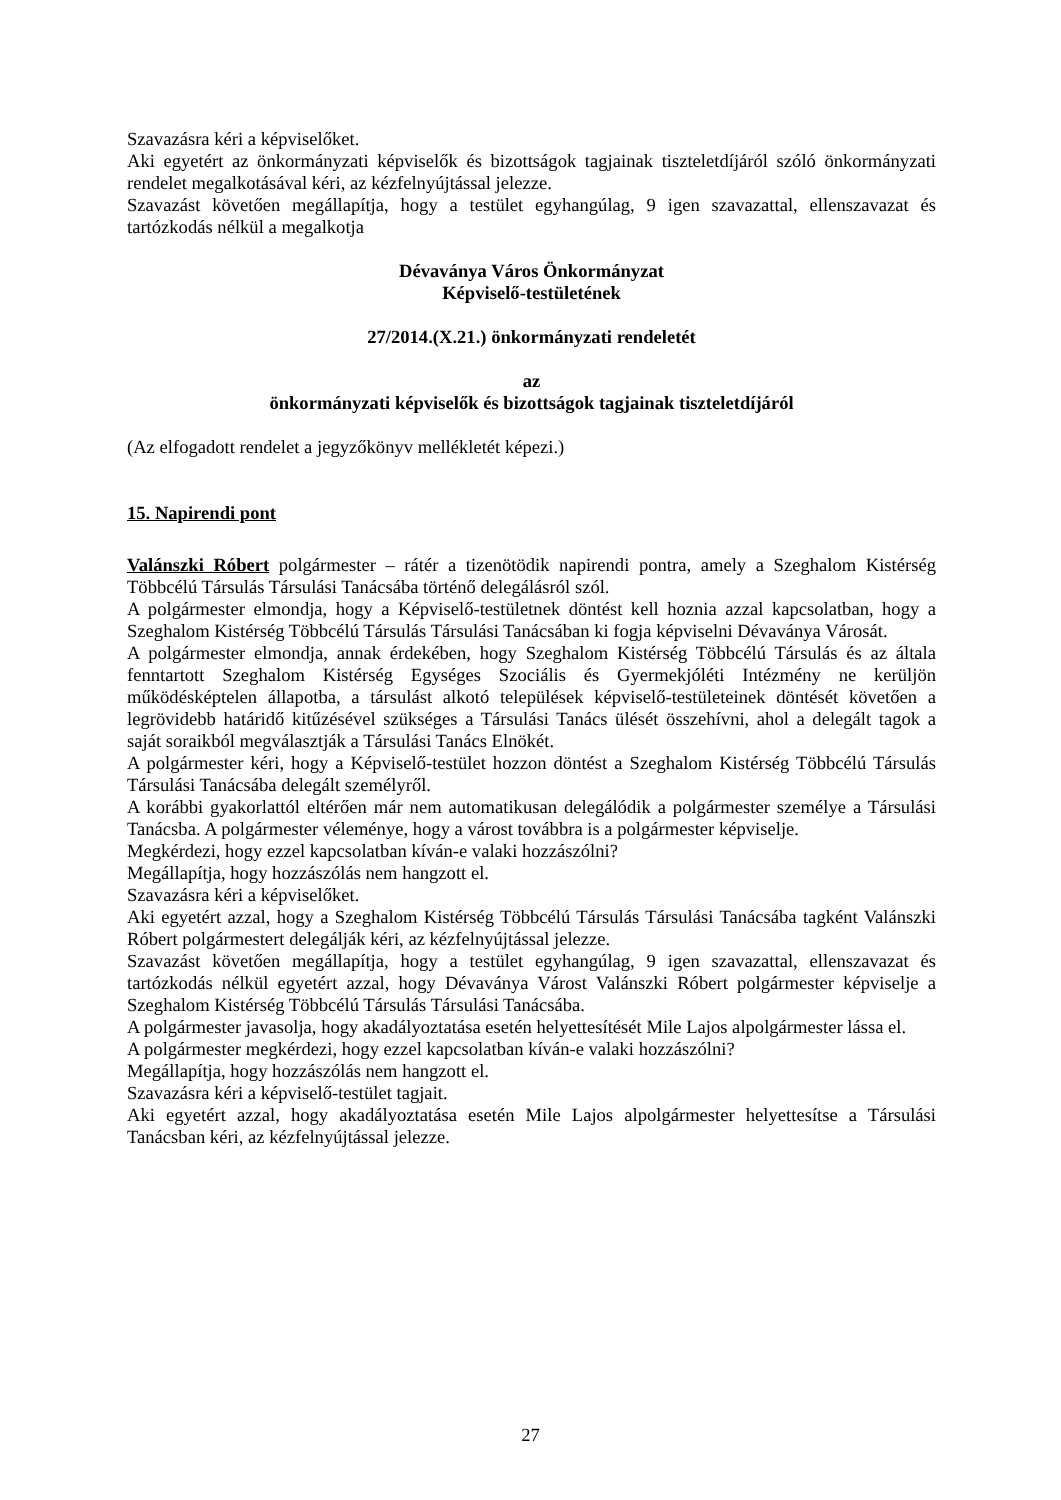Szavazásra kéri a képviselőket.
Aki egyetért az önkormányzati képviselők és bizottságok tagjainak tiszteletdíjáról szóló önkormányzati rendelet megalkotásával kéri, az kézfelnyújtással jelezze.
Szavazást követően megállapítja, hogy a testület egyhangúlag, 9 igen szavazattal, ellenszavazat és tartózkodás nélkül a megalkotja
Dévaványa Város Önkormányzat
Képviselő-testületének
27/2014.(X.21.) önkormányzati rendeletét
az
önkormányzati képviselők és bizottságok tagjainak tiszteletdíjáról
(Az elfogadott rendelet a jegyzőkönyv mellékletét képezi.)
15. Napirendi pont
Valánszki Róbert polgármester – rátér a tizenötödik napirendi pontra, amely a Szeghalom Kistérség Többcélú Társulás Társulási Tanácsába történő delegálásról szól.
A polgármester elmondja, hogy a Képviselő-testületnek döntést kell hoznia azzal kapcsolatban, hogy a Szeghalom Kistérség Többcélú Társulás Társulási Tanácsában ki fogja képviselni Dévaványa Városát.
A polgármester elmondja, annak érdekében, hogy Szeghalom Kistérség Többcélú Társulás és az általa fenntartott Szeghalom Kistérség Egységes Szociális és Gyermekjóléti Intézmény ne kerüljön működésképtelen állapotba, a társulást alkotó települések képviselő-testületeinek döntését követően a legrövidebb határidő kitűzésével szükséges a Társulási Tanács ülését összehívni, ahol a delegált tagok a saját soraikból megválasztják a Társulási Tanács Elnökét.
A polgármester kéri, hogy a Képviselő-testület hozzon döntést a Szeghalom Kistérség Többcélú Társulás Társulási Tanácsába delegált személyről.
A korábbi gyakorlattól eltérően már nem automatikusan delegálódik a polgármester személye a Társulási Tanácsba. A polgármester véleménye, hogy a várost továbbra is a polgármester képviselje.
Megkérdezi, hogy ezzel kapcsolatban kíván-e valaki hozzászólni?
Megállapítja, hogy hozzászólás nem hangzott el.
Szavazásra kéri a képviselőket.
Aki egyetért azzal, hogy a Szeghalom Kistérség Többcélú Társulás Társulási Tanácsába tagként Valánszki Róbert polgármestert delegálják kéri, az kézfelnyújtással jelezze.
Szavazást követően megállapítja, hogy a testület egyhangúlag, 9 igen szavazattal, ellenszavazat és tartózkodás nélkül egyetért azzal, hogy Dévaványa Várost Valánszki Róbert polgármester képviselje a Szeghalom Kistérség Többcélú Társulás Társulási Tanácsába.
A polgármester javasolja, hogy akadályoztatása esetén helyettesítését Mile Lajos alpolgármester lássa el.
A polgármester megkérdezi, hogy ezzel kapcsolatban kíván-e valaki hozzászólni?
Megállapítja, hogy hozzászólás nem hangzott el.
Szavazásra kéri a képviselő-testület tagjait.
Aki egyetért azzal, hogy akadályoztatása esetén Mile Lajos alpolgármester helyettesítse a Társulási Tanácsban kéri, az kézfelnyújtással jelezze.
27